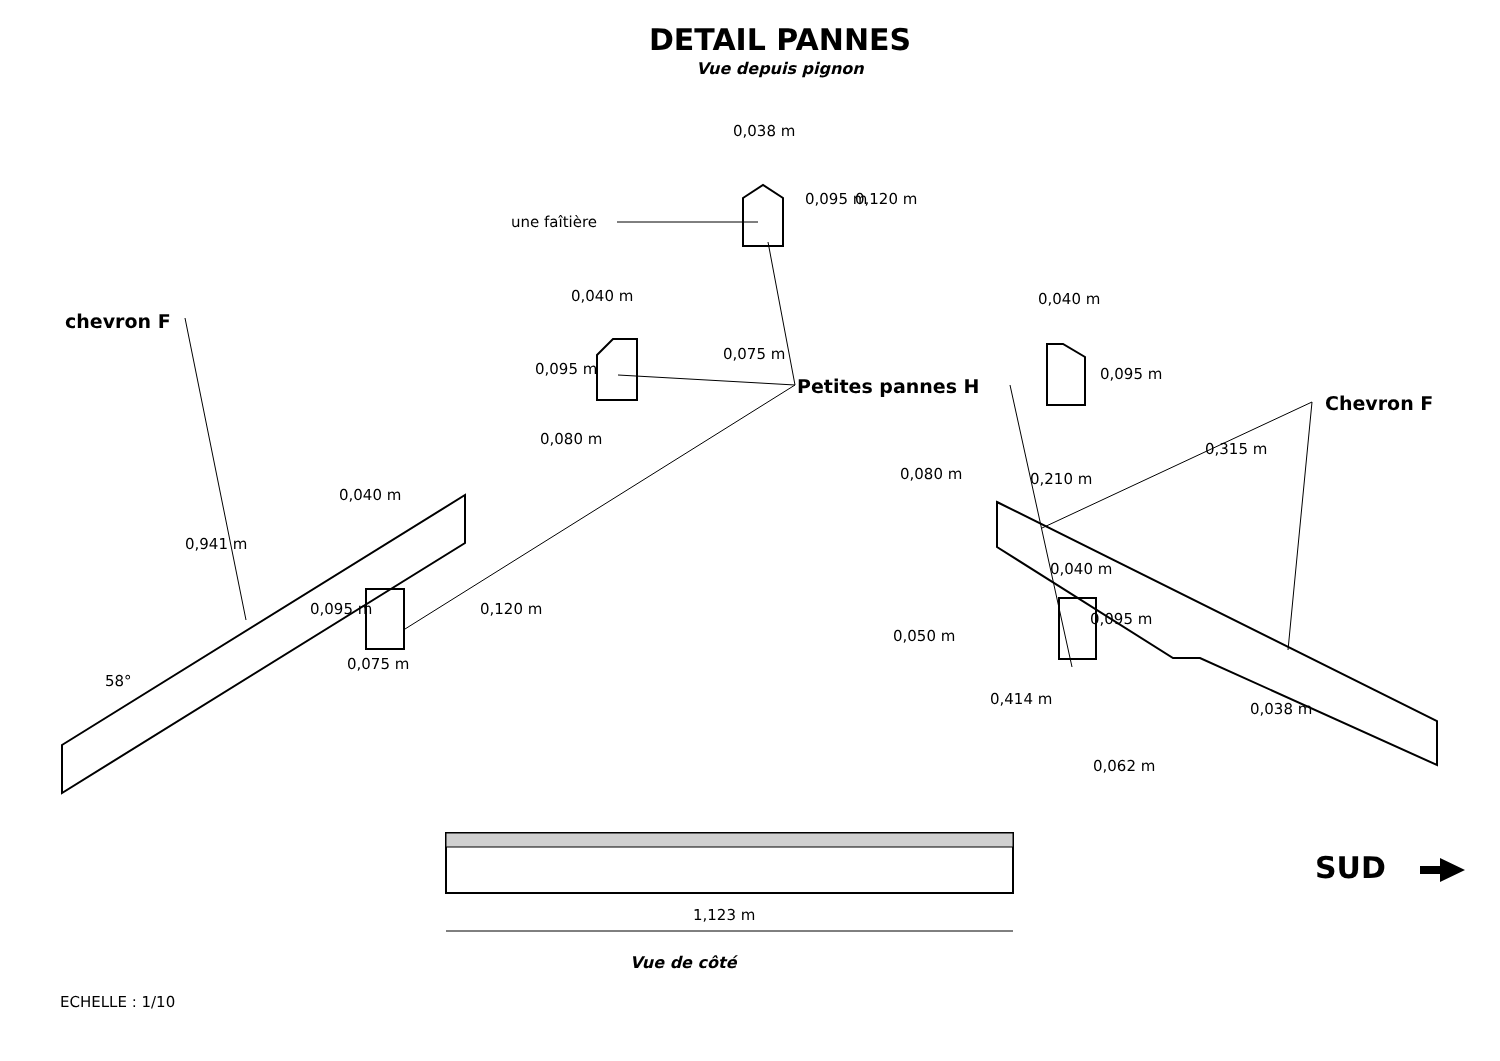DETAIL PANNES
Vue depuis pignon
0,038 m
une faîtière
0,120 m
0,095 m
chevron F
0,040 m 0,040 m
0,075 m
0,095 m 0,095 m
Petites pannes H
Chevron F
0,080 m
0,315 m
0,210 m
0,080 m
0,040 m
0,941 m
0,040 m
0,095 m 0,120 m
0,095 m
0,075 m
0,050 m
58°
0,414 m
0,038 m
0,062 m
SUD
1,123 m
Vue de côté
ECHELLE : 1/10